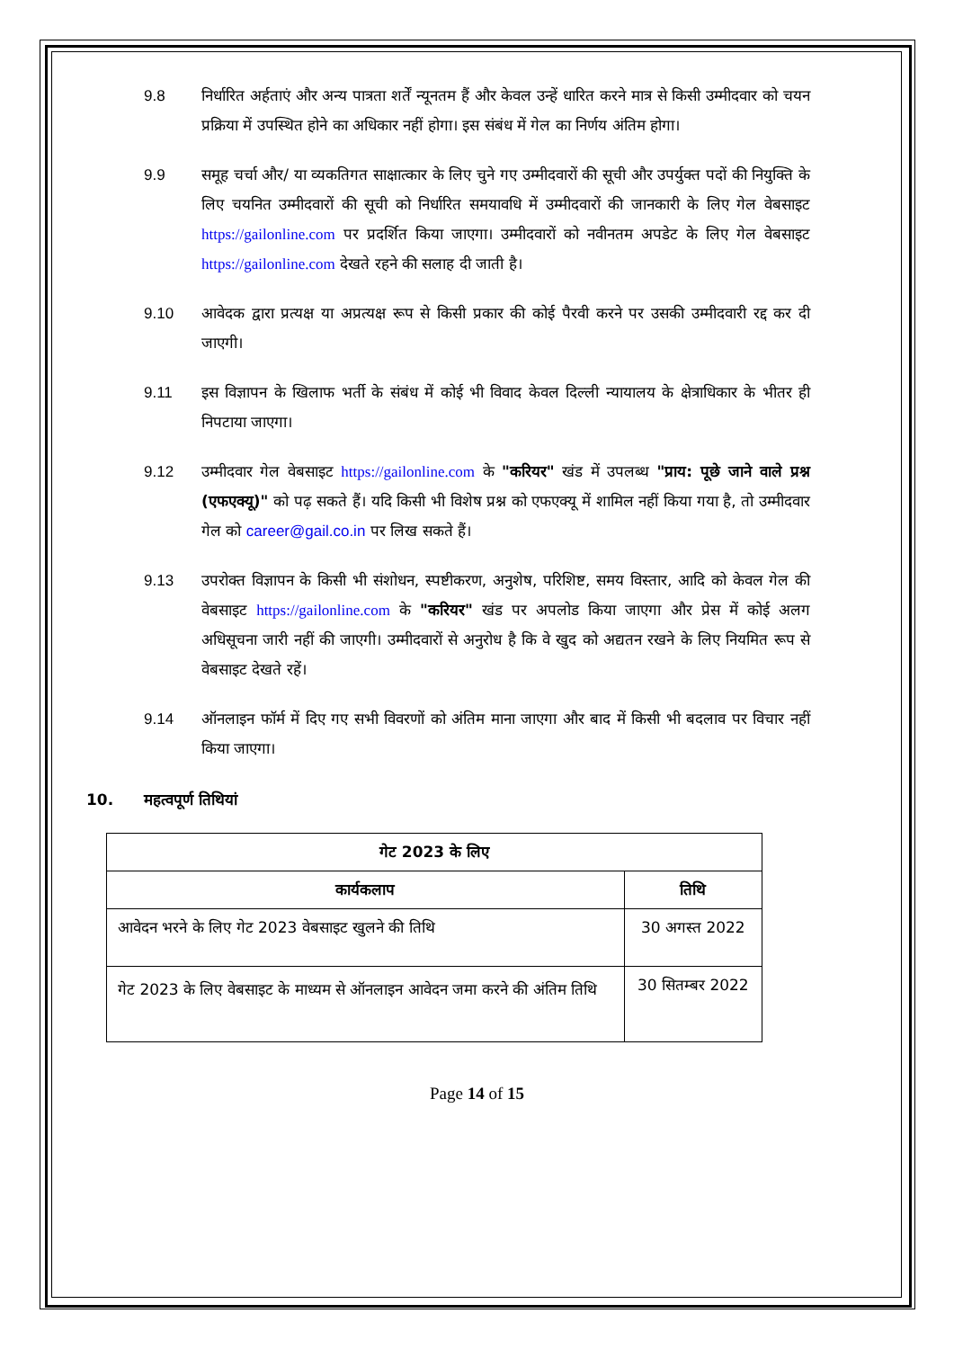9.8 निर्धारित अर्हताएं और अन्य पात्रता शर्तें न्यूनतम हैं और केवल उन्हें धारित करने मात्र से किसी उम्मीदवार को चयन प्रक्रिया में उपस्थित होने का अधिकार नहीं होगा। इस संबंध में गेल का निर्णय अंतिम होगा।
9.9 समूह चर्चा और/ या व्यकतिगत साक्षात्कार के लिए चुने गए उम्मीदवारों की सूची और उपर्युक्त पदों की नियुक्ति के लिए चयनित उम्मीदवारों की सूची को निर्धारित समयावधि में उम्मीदवारों की जानकारी के लिए गेल वेबसाइट https://gailonline.com पर प्रदर्शित किया जाएगा। उम्मीदवारों को नवीनतम अपडेट के लिए गेल वेबसाइट https://gailonline.com देखते रहने की सलाह दी जाती है।
9.10 आवेदक द्वारा प्रत्यक्ष या अप्रत्यक्ष रूप से किसी प्रकार की कोई पैरवी करने पर उसकी उम्मीदवारी रद्द कर दी जाएगी।
9.11 इस विज्ञापन के खिलाफ भर्ती के संबंध में कोई भी विवाद केवल दिल्ली न्यायालय के क्षेत्राधिकार के भीतर ही निपटाया जाएगा।
9.12 उम्मीदवार गेल वेबसाइट https://gailonline.com के "करियर" खंड में उपलब्ध "प्राय: पूछे जाने वाले प्रश्न (एफएक्यू)" को पढ़ सकते हैं। यदि किसी भी विशेष प्रश्न को एफएक्यू में शामिल नहीं किया गया है, तो उम्मीदवार गेल को career@gail.co.in पर लिख सकते हैं।
9.13 उपरोक्त विज्ञापन के किसी भी संशोधन, स्पष्टीकरण, अनुशेष, परिशिष्ट, समय विस्तार, आदि को केवल गेल की वेबसाइट https://gailonline.com के "करियर" खंड पर अपलोड किया जाएगा और प्रेस में कोई अलग अधिसूचना जारी नहीं की जाएगी। उम्मीदवारों से अनुरोध है कि वे खुद को अद्यतन रखने के लिए नियमित रूप से वेबसाइट देखते रहें।
9.14 ऑनलाइन फॉर्म में दिए गए सभी विवरणों को अंतिम माना जाएगा और बाद में किसी भी बदलाव पर विचार नहीं किया जाएगा।
10. महत्वपूर्ण तिथियां
| गेट 2023 के लिए | |
| --- | --- |
| कार्यकलाप | तिथि |
| आवेदन भरने के लिए गेट 2023 वेबसाइट खुलने की तिथि | 30 अगस्त 2022 |
| गेट 2023 के लिए वेबसाइट के माध्यम से ऑनलाइन आवेदन जमा करने की अंतिम तिथि | 30 सितम्बर 2022 |
Page 14 of 15